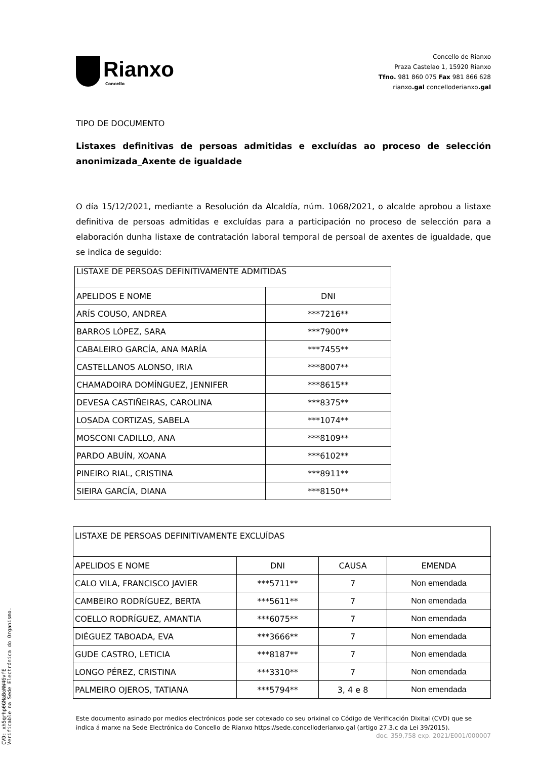Rianxo
Concello
Concello de Rianxo
Praza Castelao 1, 15920 Rianxo
Tfno. 981 860 075 Fax 981 866 628
rianxo.gal concelloderianxo.gal
TIPO DE DOCUMENTO
Listaxes definitivas de persoas admitidas e excluídas ao proceso de selección anonimizada_Axente de igualdade
O día 15/12/2021, mediante a Resolución da Alcaldía, núm. 1068/2021, o alcalde aprobou a listaxe definitiva de persoas admitidas e excluídas para a participación no proceso de selección para a elaboración dunha listaxe de contratación laboral temporal de persoal de axentes de igualdade, que se indica de seguido:
| LISTAXE DE PERSOAS DEFINITIVAMENTE ADMITIDAS | |
| --- | --- |
| APELIDOS E NOME | DNI |
| ARÍS COUSO, ANDREA | ***7216** |
| BARROS LÓPEZ, SARA | ***7900** |
| CABALEIRO GARCÍA, ANA MARÍA | ***7455** |
| CASTELLANOS ALONSO, IRIA | ***8007** |
| CHAMADOIRA DOMÍNGUEZ, JENNIFER | ***8615** |
| DEVESA CASTIÑEIRAS, CAROLINA | ***8375** |
| LOSADA CORTIZAS, SABELA | ***1074** |
| MOSCONI CADILLO, ANA | ***8109** |
| PARDO ABUÍN, XOANA | ***6102** |
| PINEIRO RIAL, CRISTINA | ***8911** |
| SIEIRA GARCÍA, DIANA | ***8150** |
| LISTAXE DE PERSOAS DEFINITIVAMENTE EXCLUÍDAS | | | |
| --- | --- | --- | --- |
| APELIDOS E NOME | DNI | CAUSA | EMENDA |
| CALO VILA, FRANCISCO JAVIER | ***5711** | 7 | Non emendada |
| CAMBEIRO RODRÍGUEZ, BERTA | ***5611** | 7 | Non emendada |
| COELLO RODRÍGUEZ, AMANTIA | ***6075** | 7 | Non emendada |
| DIÉGUEZ TABOADA, EVA | ***3666** | 7 | Non emendada |
| GUDE CASTRO, LETICIA | ***8187** | 7 | Non emendada |
| LONGO PÉREZ, CRISTINA | ***3310** | 7 | Non emendada |
| PALMEIRO OJEROS, TATIANA | ***5794** | 3, 4 e 8 | Non emendada |
Este documento asinado por medios electrónicos pode ser cotexado co seu orixinal co Código de Verificación Dixital (CVD) que se indica á marxe na Sede Electrónica do Concello de Rianxo https://sede.concelloderianxo.gal (artigo 27.3.c da Lei 39/2015).
doc. 359,758 exp. 2021/E001/000007
CVD: xh5qrhp0GMaBoNW46vfE
Verificable na Sede Electrónica do Organismo.